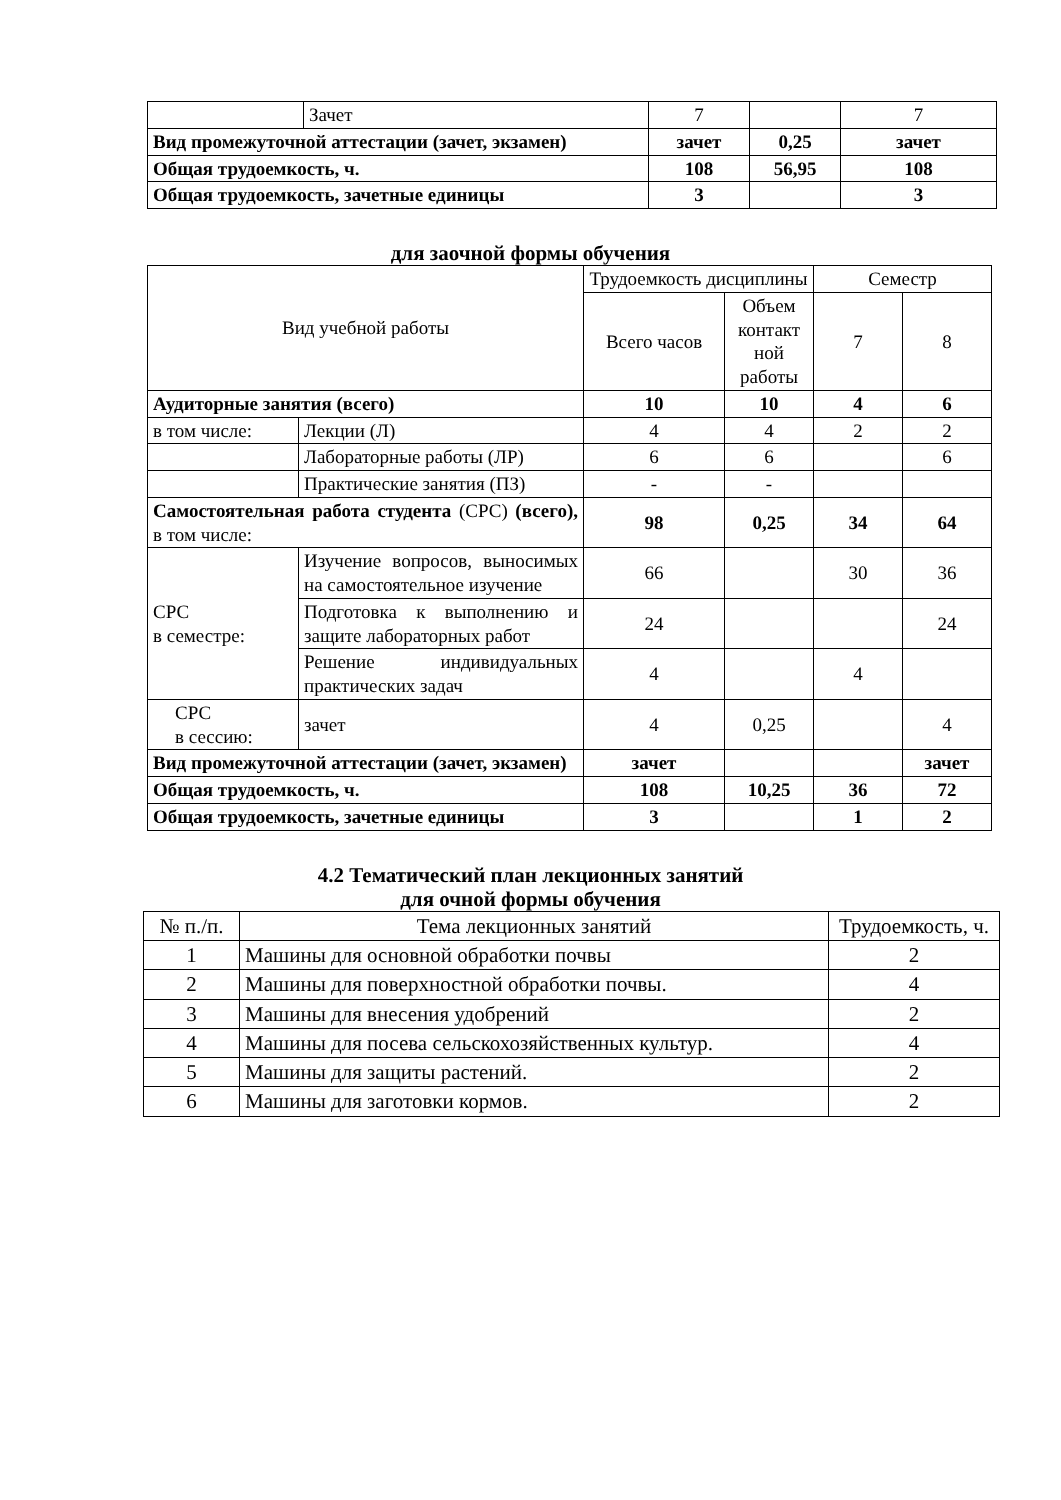| | Зачет | 7 | | 7 |
| Вид промежуточной аттестации (зачет, экзамен) | | зачет | 0,25 | зачет |
| Общая трудоемкость, ч. | | 108 | 56,95 | 108 |
| Общая трудоемкость, зачетные единицы | | 3 | | 3 |
для заочной формы обучения
| Вид учебной работы | | Трудоемкость дисциплины | | Семестр | |
| --- | --- | --- | --- | --- | --- |
| | | Всего часов | Объем контакт ной работы | 7 | 8 |
| Аудиторные занятия (всего) | | 10 | 10 | 4 | 6 |
| в том числе: | Лекции (Л) | 4 | 4 | 2 | 2 |
| | Лабораторные работы (ЛР) | 6 | 6 | | 6 |
| | Практические занятия (ПЗ) | - | - | | |
| Самостоятельная работа студента (СРС) (всего), в том числе: | | 98 | 0,25 | 34 | 64 |
| СРС в семестре: | Изучение вопросов, выносимых на самостоятельное изучение | 66 | | 30 | 36 |
| | Подготовка к выполнению и защите лабораторных работ | 24 | | | 24 |
| | Решение индивидуальных практических задач | 4 | | 4 | |
| СРС в сессию: | зачет | 4 | 0,25 | | 4 |
| Вид промежуточной аттестации (зачет, экзамен) | | зачет | | | зачет |
| Общая трудоемкость, ч. | | 108 | 10,25 | 36 | 72 |
| Общая трудоемкость, зачетные единицы | | 3 | | 1 | 2 |
4.2 Тематический план лекционных занятий
для очной формы обучения
| № п./п. | Тема лекционных занятий | Трудоемкость, ч. |
| --- | --- | --- |
| 1 | Машины для основной обработки почвы | 2 |
| 2 | Машины для поверхностной обработки почвы. | 4 |
| 3 | Машины для внесения удобрений | 2 |
| 4 | Машины для посева сельскохозяйственных культур. | 4 |
| 5 | Машины для защиты растений. | 2 |
| 6 | Машины для заготовки кормов. | 2 |